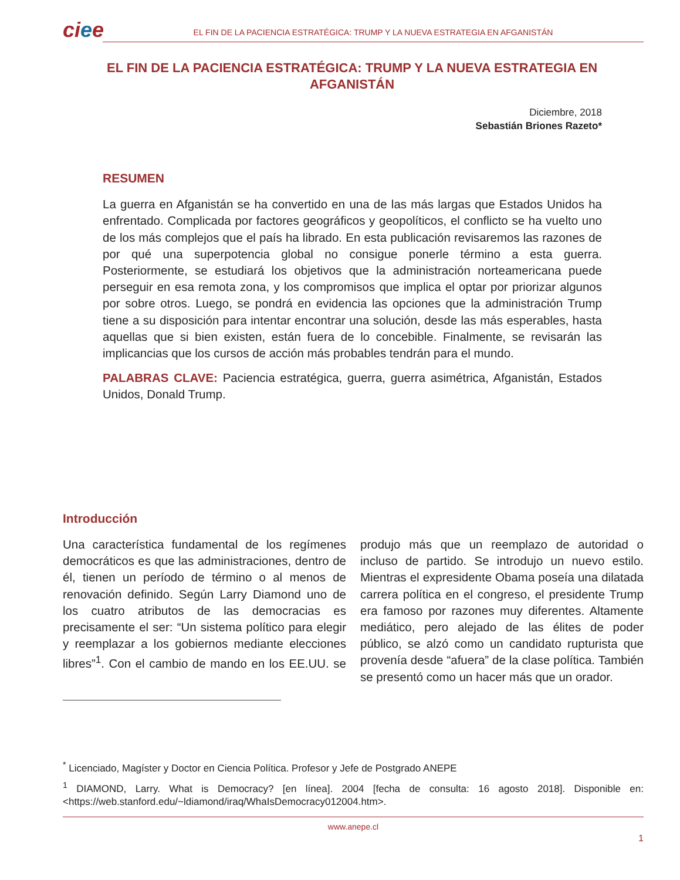ciee
EL FIN DE LA PACIENCIA ESTRATÉGICA: TRUMP Y LA NUEVA ESTRATEGIA EN AFGANISTÁN
EL FIN DE LA PACIENCIA ESTRATÉGICA: TRUMP Y LA NUEVA ESTRATEGIA EN AFGANISTÁN
Diciembre, 2018
Sebastián Briones Razeto*
RESUMEN
La guerra en Afganistán se ha convertido en una de las más largas que Estados Unidos ha enfrentado. Complicada por factores geográficos y geopolíticos, el conflicto se ha vuelto uno de los más complejos que el país ha librado. En esta publicación revisaremos las razones de por qué una superpotencia global no consigue ponerle término a esta guerra. Posteriormente, se estudiará los objetivos que la administración norteamericana puede perseguir en esa remota zona, y los compromisos que implica el optar por priorizar algunos por sobre otros. Luego, se pondrá en evidencia las opciones que la administración Trump tiene a su disposición para intentar encontrar una solución, desde las más esperables, hasta aquellas que si bien existen, están fuera de lo concebible. Finalmente, se revisarán las implicancias que los cursos de acción más probables tendrán para el mundo.
PALABRAS CLAVE: Paciencia estratégica, guerra, guerra asimétrica, Afganistán, Estados Unidos, Donald Trump.
Introducción
Una característica fundamental de los regímenes democráticos es que las administraciones, dentro de él, tienen un período de término o al menos de renovación definido. Según Larry Diamond uno de los cuatro atributos de las democracias es precisamente el ser: “Un sistema político para elegir y reemplazar a los gobiernos mediante elecciones libres”<sup>1</sup>. Con el cambio de mando en los EE.UU. se produjo más que un reemplazo de autoridad o incluso de partido. Se introdujo un nuevo estilo. Mientras el expresidente Obama poseía una dilatada carrera política en el congreso, el presidente Trump era famoso por razones muy diferentes. Altamente mediático, pero alejado de las élites de poder público, se alzó como un candidato rupturista que provenía desde “afuera” de la clase política. También se presentó como un hacer más que un orador.
<sup>*</sup> Licenciado, Magíster y Doctor en Ciencia Política. Profesor y Jefe de Postgrado ANEPE
<sup>1</sup> DIAMOND, Larry. What is Democracy? [en línea]. 2004 [fecha de consulta: 16 agosto 2018]. Disponible en: <https://web.stanford.edu/~ldiamond/iraq/WhaIsDemocracy012004.htm>.
www.anepe.cl
1